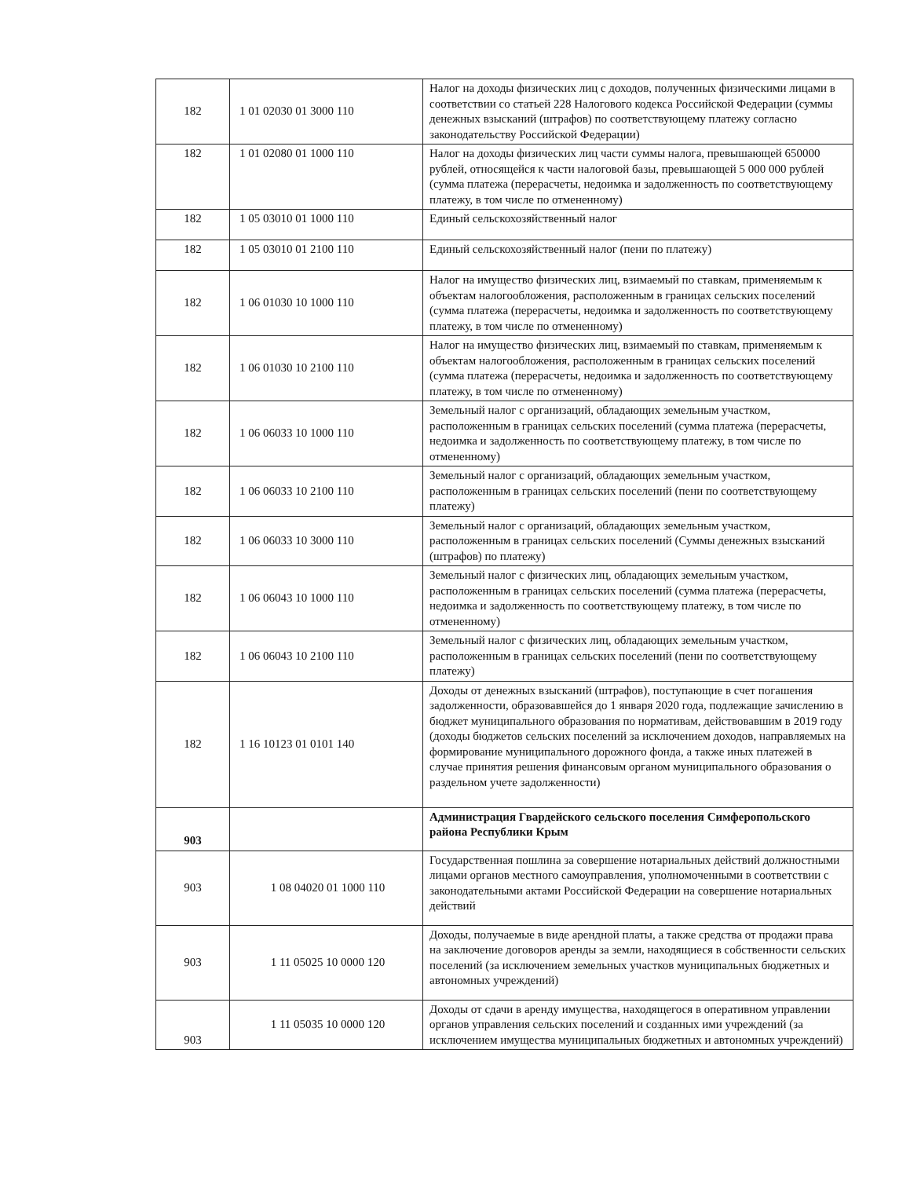| 182 | 1 01 02030 01 3000 110 | Налог на доходы физических лиц с доходов, полученных физическими лицами в соответствии со статьей 228 Налогового кодекса Российской Федерации (суммы денежных взысканий (штрафов) по соответствующему платежу согласно законодательству Российской Федерации) |
| 182 | 1 01 02080 01 1000 110 | Налог на доходы физических лиц части суммы налога, превышающей 650000 рублей, относящейся к части налоговой базы, превышающей 5 000 000 рублей (сумма платежа (перерасчеты, недоимка и задолженность по соответствующему платежу, в том числе по отмененному) |
| 182 | 1 05 03010 01 1000 110 | Единый сельскохозяйственный налог |
| 182 | 1 05 03010 01 2100 110 | Единый сельскохозяйственный налог (пени по платежу) |
| 182 | 1 06 01030 10 1000 110 | Налог на имущество физических лиц, взимаемый по ставкам, применяемым к объектам налогообложения, расположенным в границах сельских поселений (сумма платежа (перерасчеты, недоимка и задолженность по соответствующему платежу, в том числе по отмененному) |
| 182 | 1 06 01030 10 2100 110 | Налог на имущество физических лиц, взимаемый по ставкам, применяемым к объектам налогообложения, расположенным в границах сельских поселений (сумма платежа (перерасчеты, недоимка и задолженность по соответствующему платежу, в том числе по отмененному) |
| 182 | 1 06 06033 10 1000 110 | Земельный налог с организаций, обладающих земельным участком, расположенным в границах сельских поселений (сумма платежа (перерасчеты, недоимка и задолженность по соответствующему платежу, в том числе по отмененному) |
| 182 | 1 06 06033 10 2100 110 | Земельный налог с организаций, обладающих земельным участком, расположенным в границах сельских поселений (пени по соответствующему платежу) |
| 182 | 1 06 06033 10 3000 110 | Земельный налог с организаций, обладающих земельным участком, расположенным в границах сельских поселений (Суммы денежных взысканий (штрафов) по платежу) |
| 182 | 1 06 06043 10 1000 110 | Земельный налог с физических лиц, обладающих земельным участком, расположенным в границах сельских поселений (сумма платежа (перерасчеты, недоимка и задолженность по соответствующему платежу, в том числе по отмененному) |
| 182 | 1 06 06043 10 2100 110 | Земельный налог с физических лиц, обладающих земельным участком, расположенным в границах сельских поселений (пени по соответствующему платежу) |
| 182 | 1 16 10123 01 0101 140 | Доходы от денежных взысканий (штрафов), поступающие в счет погашения задолженности, образовавшейся до 1 января 2020 года, подлежащие зачислению в бюджет муниципального образования по нормативам, действовавшим в 2019 году (доходы бюджетов сельских поселений за исключением доходов, направляемых на формирование муниципального дорожного фонда, а также иных платежей в случае принятия решения финансовым органом муниципального образования о раздельном учете задолженности) |
| 903 | | Администрация Гвардейского сельского поселения Симферопольского района Республики Крым |
| 903 | 1 08 04020 01 1000 110 | Государственная пошлина за совершение нотариальных действий должностными лицами органов местного самоуправления, уполномоченными в соответствии с законодательными актами Российской Федерации на совершение нотариальных действий |
| 903 | 1 11 05025 10 0000 120 | Доходы, получаемые в виде арендной платы, а также средства от продажи права на заключение договоров аренды за земли, находящиеся в собственности сельских поселений (за исключением земельных участков муниципальных бюджетных и автономных учреждений) |
| 903 | 1 11 05035 10 0000 120 | Доходы от сдачи в аренду имущества, находящегося в оперативном управлении органов управления сельских поселений и созданных ими учреждений (за исключением имущества муниципальных бюджетных и автономных учреждений) |